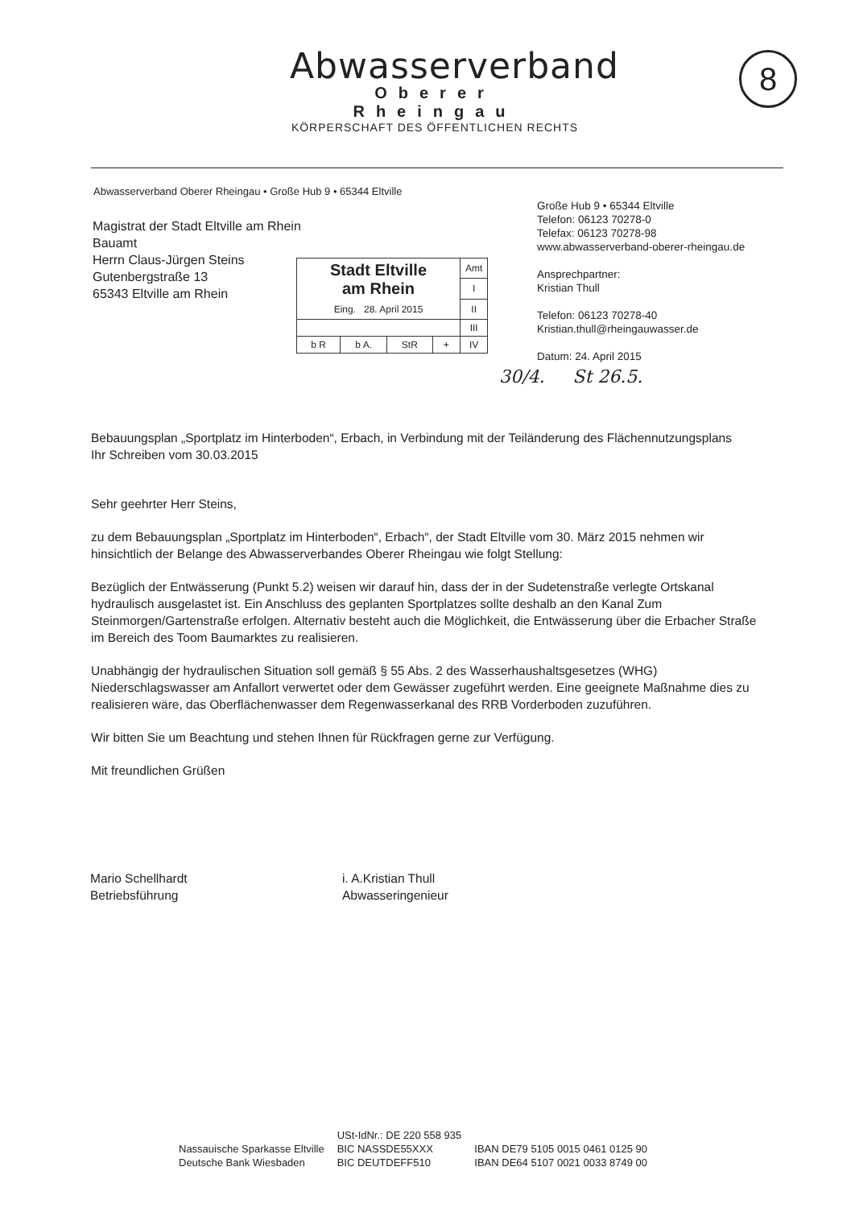Abwasserverband
Oberer Rheingau
KÖRPERSCHAFT DES ÖFFENTLICHEN RECHTS
8
Abwasserverband Oberer Rheingau • Große Hub 9 • 65344 Eltville
Magistrat der Stadt Eltville am Rhein
Bauamt
Herrn Claus-Jürgen Steins
Gutenbergstraße 13
65343 Eltville am Rhein
| Stadt Eltville am Rhein Eing. 28. April 2015 | | | | Amt |
| | | | | I |
| | | | | II |
| | | | | III |
| b R | b A. | StR | + | IV |
30/4. St 26.5.
Große Hub 9 • 65344 Eltville
Telefon: 06123 70278-0
Telefax: 06123 70278-98
www.abwasserverband-oberer-rheingau.de
Ansprechpartner:
Kristian Thull
Telefon: 06123 70278-40
Kristian.thull@rheingauwasser.de
Datum: 24. April 2015
Bebauungsplan „Sportplatz im Hinterboden“, Erbach, in Verbindung mit der Teiländerung des Flächennutzungsplans
Ihr Schreiben vom 30.03.2015
Sehr geehrter Herr Steins,
zu dem Bebauungsplan „Sportplatz im Hinterboden“, Erbach“, der Stadt Eltville vom 30. März 2015 nehmen wir hinsichtlich der Belange des Abwasserverbandes Oberer Rheingau wie folgt Stellung:
Bezüglich der Entwässerung (Punkt 5.2) weisen wir darauf hin, dass der in der Sudetenstraße verlegte Ortskanal hydraulisch ausgelastet ist. Ein Anschluss des geplanten Sportplatzes sollte deshalb an den Kanal Zum Steinmorgen/Gartenstraße erfolgen. Alternativ besteht auch die Möglichkeit, die Entwässerung über die Erbacher Straße im Bereich des Toom Baumarktes zu realisieren.
Unabhängig der hydraulischen Situation soll gemäß § 55 Abs. 2 des Wasserhaushaltsgesetzes (WHG) Niederschlagswasser am Anfallort verwertet oder dem Gewässer zugeführt werden. Eine geeignete Maßnahme dies zu realisieren wäre, das Oberflächenwasser dem Regenwasserkanal des RRB Vorderboden zuzuführen.
Wir bitten Sie um Beachtung und stehen Ihnen für Rückfragen gerne zur Verfügung.
Mit freundlichen Grüßen
Mario Schellhardt
Betriebsführung
i. A.Kristian Thull
Abwasseringenieur
| | USt-IdNr.: DE 220 558 935 | |
| Nassauische Sparkasse Eltville | BIC NASSDE55XXX | IBAN DE79 5105 0015 0461 0125 90 |
| Deutsche Bank Wiesbaden | BIC DEUTDEFF510 | IBAN DE64 5107 0021 0033 8749 00 |